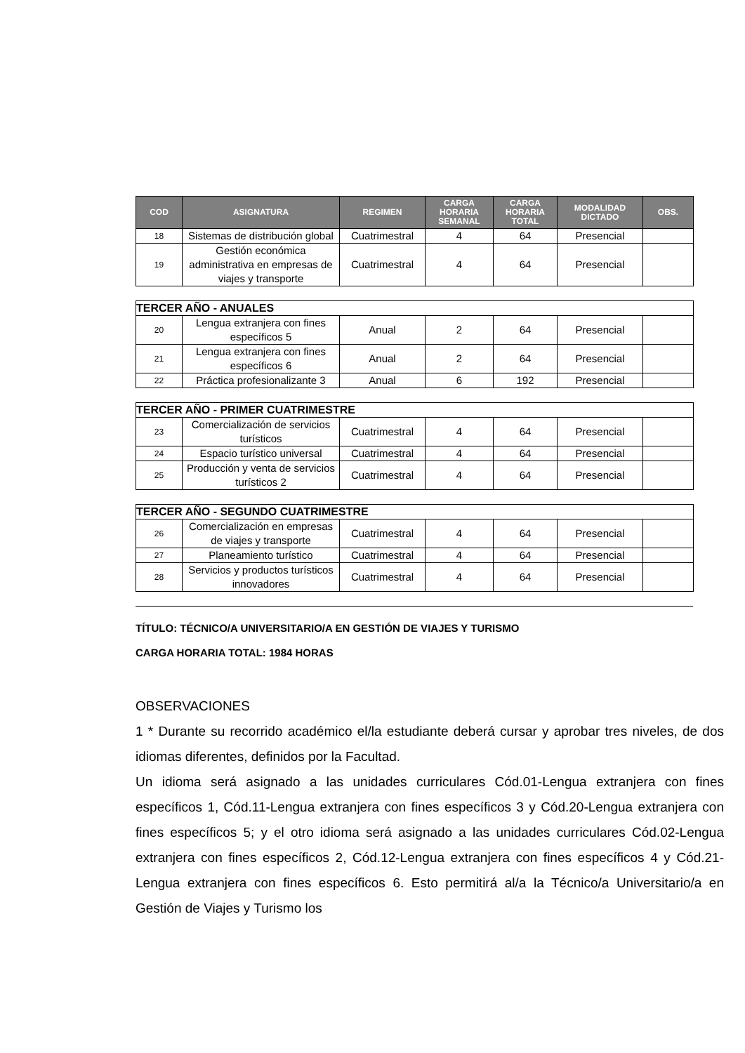| COD | ASIGNATURA | REGIMEN | CARGA HORARIA SEMANAL | CARGA HORARIA TOTAL | MODALIDAD DICTADO | OBS. |
| --- | --- | --- | --- | --- | --- | --- |
| 18 | Sistemas de distribución global | Cuatrimestral | 4 | 64 | Presencial | |
| 19 | Gestión económica administrativa en empresas de viajes y transporte | Cuatrimestral | 4 | 64 | Presencial | |
| TERCER AÑO - ANUALES | | | | | | |
| 20 | Lengua extranjera con fines específicos 5 | Anual | 2 | 64 | Presencial | |
| 21 | Lengua extranjera con fines específicos 6 | Anual | 2 | 64 | Presencial | |
| 22 | Práctica profesionalizante 3 | Anual | 6 | 192 | Presencial | |
| TERCER AÑO - PRIMER CUATRIMESTRE | | | | | | |
| 23 | Comercialización de servicios turísticos | Cuatrimestral | 4 | 64 | Presencial | |
| 24 | Espacio turístico universal | Cuatrimestral | 4 | 64 | Presencial | |
| 25 | Producción y venta de servicios turísticos 2 | Cuatrimestral | 4 | 64 | Presencial | |
| TERCER AÑO - SEGUNDO CUATRIMESTRE | | | | | | |
| 26 | Comercialización en empresas de viajes y transporte | Cuatrimestral | 4 | 64 | Presencial | |
| 27 | Planeamiento turístico | Cuatrimestral | 4 | 64 | Presencial | |
| 28 | Servicios y productos turísticos innovadores | Cuatrimestral | 4 | 64 | Presencial | |
TÍTULO: TÉCNICO/A UNIVERSITARIO/A EN GESTIÓN DE VIAJES Y TURISMO
CARGA HORARIA TOTAL: 1984 HORAS
OBSERVACIONES
1 * Durante su recorrido académico el/la estudiante deberá cursar y aprobar tres niveles, de dos idiomas diferentes, definidos por la Facultad.
Un idioma será asignado a las unidades curriculares Cód.01-Lengua extranjera con fines específicos 1, Cód.11-Lengua extranjera con fines específicos 3 y Cód.20-Lengua extranjera con fines específicos 5; y el otro idioma será asignado a las unidades curriculares Cód.02-Lengua extranjera con fines específicos 2, Cód.12-Lengua extranjera con fines específicos 4 y Cód.21- Lengua extranjera con fines específicos 6. Esto permitirá al/a la Técnico/a Universitario/a en Gestión de Viajes y Turismo los